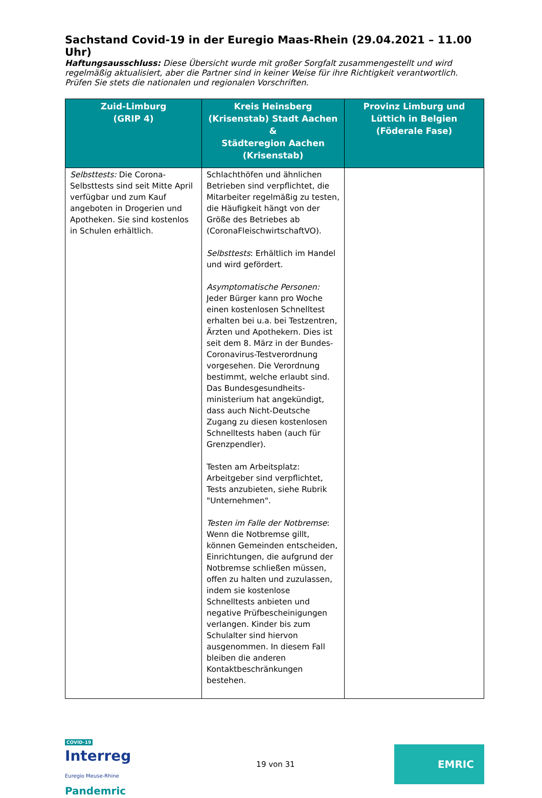Sachstand Covid-19 in der Euregio Maas-Rhein (29.04.2021 – 11.00 Uhr)
Haftungsausschluss: Diese Übersicht wurde mit großer Sorgfalt zusammengestellt und wird regelmäßig aktualisiert, aber die Partner sind in keiner Weise für ihre Richtigkeit verantwortlich. Prüfen Sie stets die nationalen und regionalen Vorschriften.
| Zuid-Limburg (GRIP 4) | Kreis Heinsberg (Krisenstab) Stadt Aachen & Städteregion Aachen (Krisenstab) | Provinz Limburg und Lüttich in Belgien (Föderale Fase) |
| --- | --- | --- |
| Selbsttests: Die Corona-Selbsttests sind seit Mitte April verfügbar und zum Kauf angeboten in Drogerien und Apotheken. Sie sind kostenlos in Schulen erhältlich. | Schlachthöfen und ähnlichen Betrieben sind verpflichtet, die Mitarbeiter regelmäßig zu testen, die Häufigkeit hängt von der Größe des Betriebes ab (CoronaFleischwirtschaftVO). Selbsttests : Erhältlich im Handel und wird gefördert. Asymptomatische Personen: Jeder Bürger kann pro Woche einen kostenlosen Schnelltest erhalten bei u.a. bei Testzentren, Ärzten und Apothekern. Dies ist seit dem 8. März in der Bundes-Coronavirus-Testverordnung vorgesehen. Die Verordnung bestimmt, welche erlaubt sind. Das Bundesgesundheits-ministerium hat angekündigt, dass auch Nicht-Deutsche Zugang zu diesen kostenlosen Schnelltests haben (auch für Grenzpendler). Testen am Arbeitsplatz: Arbeitgeber sind verpflichtet, Tests anzubieten, siehe Rubrik "Unternehmen". Testen im Falle der Notbremse : Wenn die Notbremse gillt, können Gemeinden entscheiden, Einrichtungen, die aufgrund der Notbremse schließen müssen, offen zu halten und zuzulassen, indem sie kostenlose Schnelltests anbieten und negative Prüfbescheinigungen verlangen. Kinder bis zum Schulalter sind hiervon ausgenommen. In diesem Fall bleiben die anderen Kontaktbeschränkungen bestehen. | |
COVID-19
Interreg
Euregio Meuse-Rhine
Pandemric
19 von 31
EMRIC